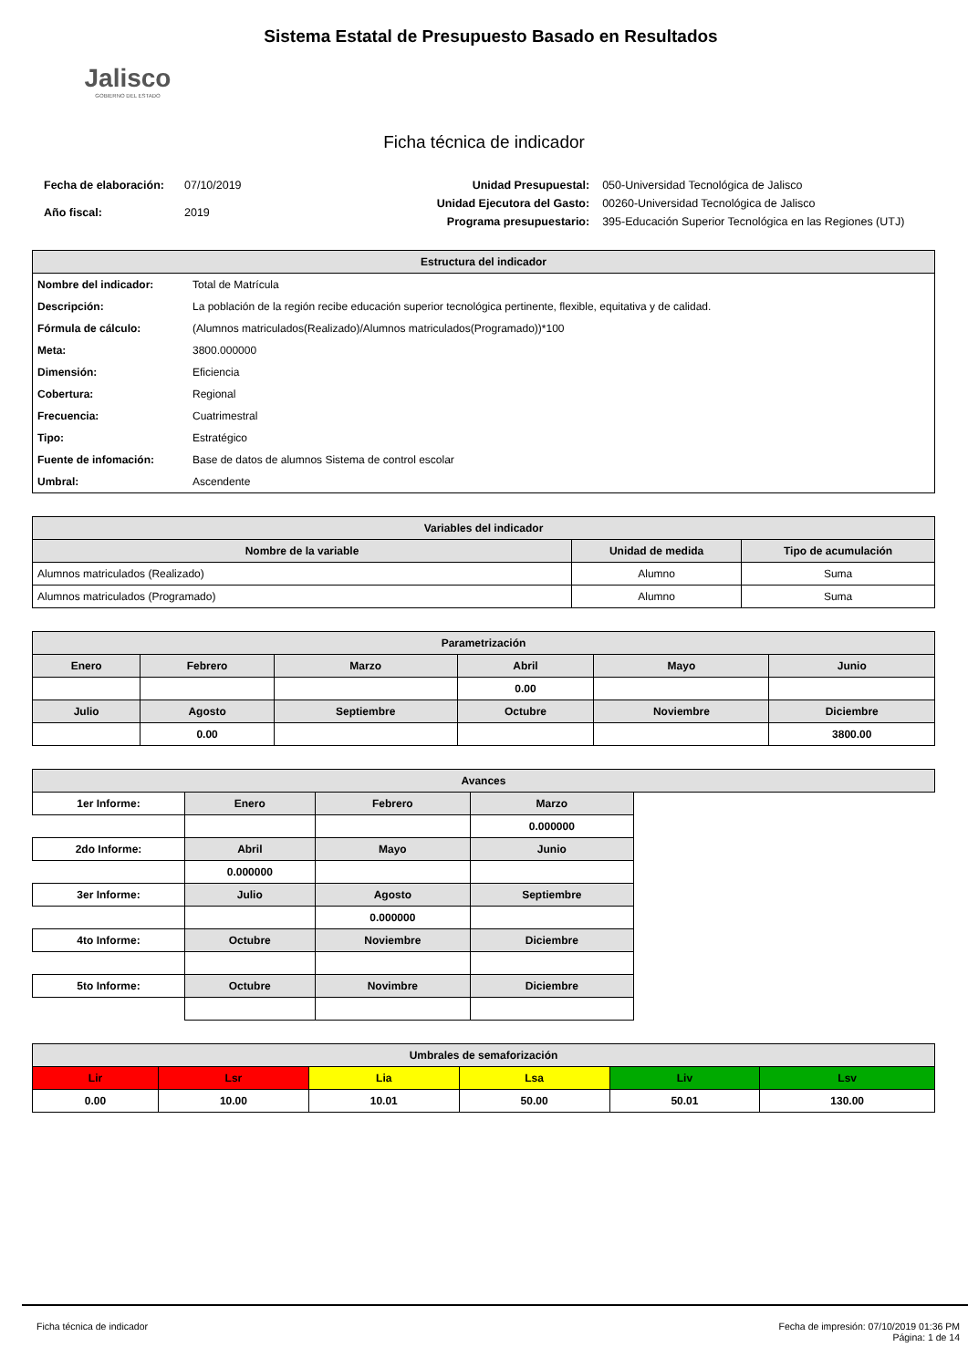Jalisco
GOBIERNO DEL ESTADO
Sistema Estatal de Presupuesto Basado en Resultados
Ficha técnica de indicador
| Fecha de elaboración: | 07/10/2019 |
| Año fiscal: | 2019 |
| Unidad Presupuestal: | 050-Universidad Tecnológica de Jalisco |
| Unidad Ejecutora del Gasto: | 00260-Universidad Tecnológica de Jalisco |
| Programa presupuestario: | 395-Educación Superior Tecnológica en las Regiones (UTJ) |
| Estructura del indicador | |
| --- | --- |
| Nombre del indicador: | Total de Matrícula |
| Descripción: | La población de la región recibe educación superior tecnológica pertinente, flexible, equitativa y de calidad. |
| Fórmula de cálculo: | (Alumnos matriculados(Realizado)/Alumnos matriculados(Programado))*100 |
| Meta: | 3800.000000 |
| Dimensión: | Eficiencia |
| Cobertura: | Regional |
| Frecuencia: | Cuatrimestral |
| Tipo: | Estratégico |
| Fuente de infomación: | Base de datos de alumnos Sistema de control escolar |
| Umbral: | Ascendente |
| Variables del indicador | | |
| --- | --- | --- |
| Nombre de la variable | Unidad de medida | Tipo de acumulación |
| Alumnos matriculados (Realizado) | Alumno | Suma |
| Alumnos matriculados (Programado) | Alumno | Suma |
| Parametrización | | | | | |
| --- | --- | --- | --- | --- | --- |
| Enero | Febrero | Marzo | Abril | Mayo | Junio |
| | | | 0.00 | | |
| Julio | Agosto | Septiembre | Octubre | Noviembre | Diciembre |
| | 0.00 | | | | 3800.00 |
| Avances | | | | |
| --- | --- | --- | --- | --- |
| 1er Informe: | Enero | Febrero | Marzo | |
| | | | 0.000000 | |
| 2do Informe: | Abril | Mayo | Junio | |
| | 0.000000 | | | |
| 3er Informe: | Julio | Agosto | Septiembre | |
| | | 0.000000 | | |
| 4to Informe: | Octubre | Noviembre | Diciembre | |
| 5to Informe: | Octubre | Novimbre | Diciembre | |
| Umbrales de semaforización | | | | | |
| --- | --- | --- | --- | --- | --- |
| Lir | Lsr | Lia | Lsa | Liv | Lsv |
| 0.00 | 10.00 | 10.01 | 50.00 | 50.01 | 130.00 |
Ficha técnica de indicador Fecha de impresión: 07/10/2019 01:36 PM
Página: 1 de 14